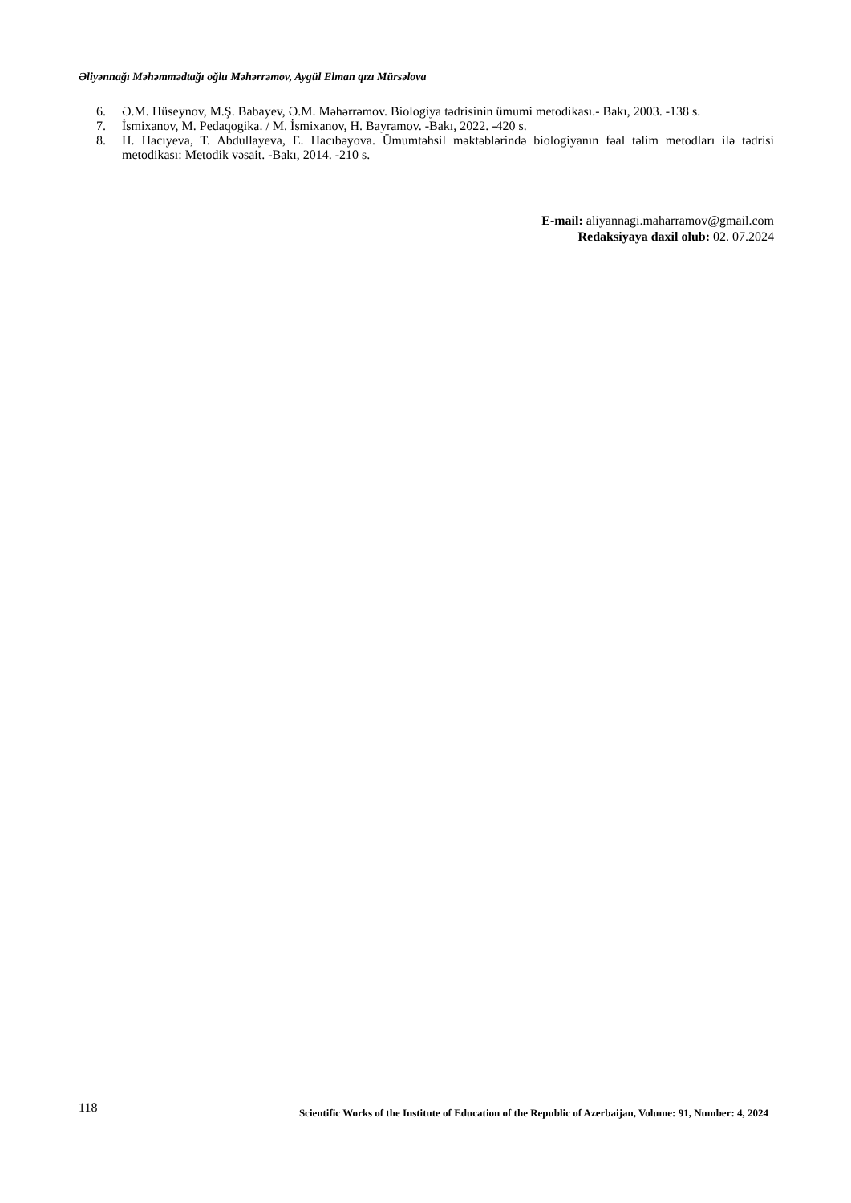Əliyənnağı Məhəmmədtağı oğlu Məhərrəmov, Aygül Elman qızı Mürsəlova
6. Ə.M. Hüseynov, M.Ş. Babayev, Ə.M. Məhərrəmov. Biologiya tədrisinin ümumi metodikası.- Bakı, 2003. -138 s.
7. İsmixanov, M. Pedaqogika. / M. İsmixanov, H. Bayramov. -Bakı, 2022. -420 s.
8. H. Hacıyeva, T. Abdullayeva, E. Hacıbəyova. Ümumtəhsil məktəblərində biologiyanın fəal təlim metodları ilə tədrisi metodikası: Metodik vəsait. -Bakı, 2014. -210 s.
E-mail: aliyannagi.maharramov@gmail.com
Redaksiyaya daxil olub: 02. 07.2024
118 Scientific Works of the Institute of Education of the Republic of Azerbaijan, Volume: 91, Number: 4, 2024